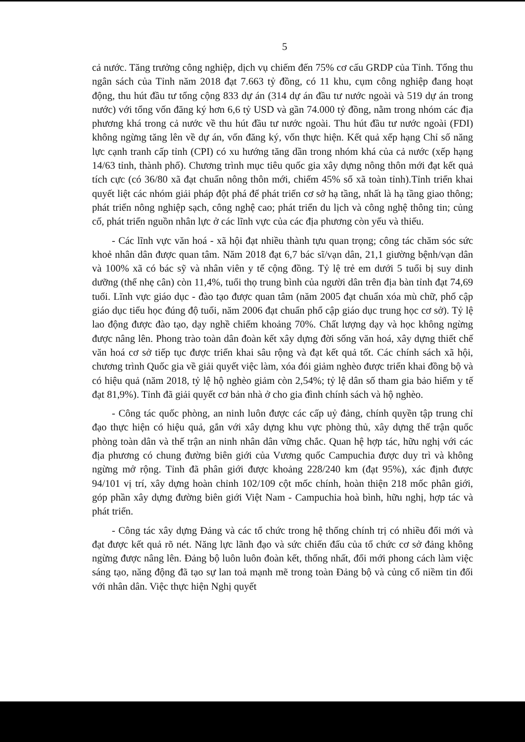5
cả nước. Tăng trưởng công nghiệp, dịch vụ chiếm đến 75% cơ cấu GRDP của Tỉnh. Tổng thu ngân sách của Tỉnh năm 2018 đạt 7.663 tỷ đồng, có 11 khu, cụm công nghiệp đang hoạt động, thu hút đầu tư tổng cộng 833 dự án (314 dự án đầu tư nước ngoài và 519 dự án trong nước) với tổng vốn đăng ký hơn 6,6 tỷ USD và gần 74.000 tỷ đồng, nằm trong nhóm các địa phương khá trong cả nước về thu hút đầu tư nước ngoài. Thu hút đầu tư nước ngoài (FDI) không ngừng tăng lên về dự án, vốn đăng ký, vốn thực hiện. Kết quả xếp hạng Chỉ số năng lực cạnh tranh cấp tỉnh (CPI) có xu hướng tăng dần trong nhóm khá của cả nước (xếp hạng 14/63 tỉnh, thành phố). Chương trình mục tiêu quốc gia xây dựng nông thôn mới đạt kết quả tích cực (có 36/80 xã đạt chuẩn nông thôn mới, chiếm 45% số xã toàn tỉnh).Tỉnh triển khai quyết liệt các nhóm giải pháp đột phá để phát triển cơ sở hạ tầng, nhất là hạ tầng giao thông; phát triển nông nghiệp sạch, công nghệ cao; phát triển du lịch và công nghệ thông tin; củng cố, phát triển nguồn nhân lực ở các lĩnh vực của các địa phương còn yếu và thiếu.
- Các lĩnh vực văn hoá - xã hội đạt nhiều thành tựu quan trọng; công tác chăm sóc sức khoẻ nhân dân được quan tâm. Năm 2018 đạt 6,7 bác sĩ/vạn dân, 21,1 giường bệnh/vạn dân và 100% xã có bác sỹ và nhân viên y tế cộng đồng. Tỷ lệ trẻ em dưới 5 tuổi bị suy dinh dưỡng (thể nhẹ cân) còn 11,4%, tuổi thọ trung bình của người dân trên địa bàn tỉnh đạt 74,69 tuổi. Lĩnh vực giáo dục - đào tạo được quan tâm (năm 2005 đạt chuẩn xóa mù chữ, phổ cập giáo dục tiểu học đúng độ tuổi, năm 2006 đạt chuẩn phổ cập giáo dục trung học cơ sở). Tỷ lệ lao động được đào tạo, dạy nghề chiếm khoảng 70%. Chất lượng dạy và học không ngừng được nâng lên. Phong trào toàn dân đoàn kết xây dựng đời sống văn hoá, xây dựng thiết chế văn hoá cơ sở tiếp tục được triển khai sâu rộng và đạt kết quả tốt. Các chính sách xã hội, chương trình Quốc gia về giải quyết việc làm, xóa đói giảm nghèo được triển khai đồng bộ và có hiệu quả (năm 2018, tỷ lệ hộ nghèo giảm còn 2,54%; tỷ lệ dân số tham gia bảo hiểm y tế đạt 81,9%). Tỉnh đã giải quyết cơ bản nhà ở cho gia đình chính sách và hộ nghèo.
- Công tác quốc phòng, an ninh luôn được các cấp uỷ đảng, chính quyền tập trung chỉ đạo thực hiện có hiệu quả, gắn với xây dựng khu vực phòng thủ, xây dựng thế trận quốc phòng toàn dân và thế trận an ninh nhân dân vững chắc. Quan hệ hợp tác, hữu nghị với các địa phương có chung đường biên giới của Vương quốc Campuchia được duy trì và không ngừng mở rộng. Tỉnh đã phân giới được khoảng 228/240 km (đạt 95%), xác định được 94/101 vị trí, xây dựng hoàn chỉnh 102/109 cột mốc chính, hoàn thiện 218 mốc phân giới, góp phần xây dựng đường biên giới Việt Nam - Campuchia hoà bình, hữu nghị, hợp tác và phát triển.
- Công tác xây dựng Đảng và các tổ chức trong hệ thống chính trị có nhiều đổi mới và đạt được kết quả rõ nét. Năng lực lãnh đạo và sức chiến đấu của tổ chức cơ sở đảng không ngừng được nâng lên. Đảng bộ luôn luôn đoàn kết, thống nhất, đổi mới phong cách làm việc sáng tạo, năng động đã tạo sự lan toả mạnh mẽ trong toàn Đảng bộ và củng cố niềm tin đối với nhân dân. Việc thực hiện Nghị quyết